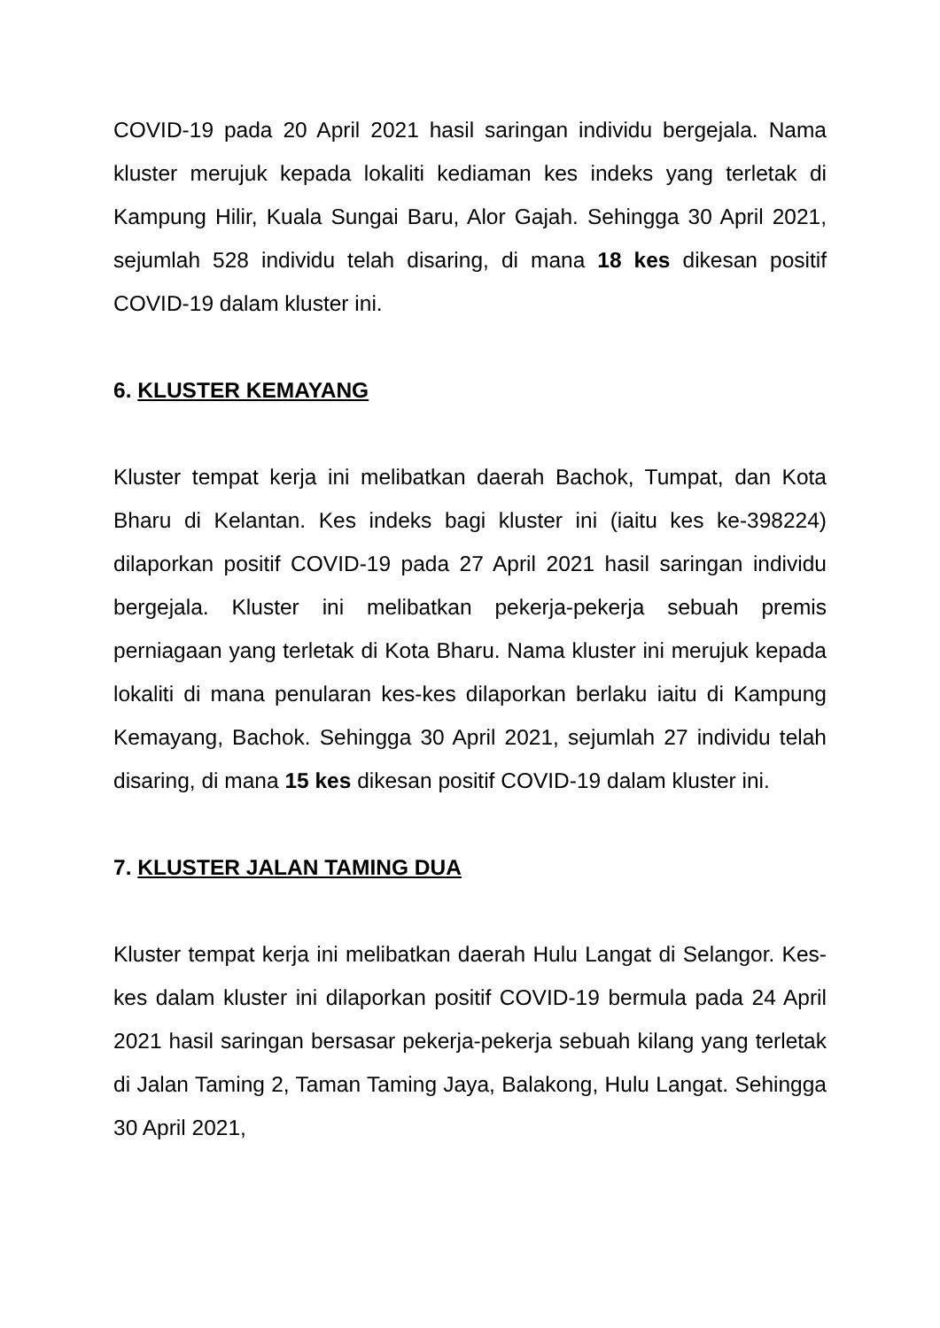COVID-19 pada 20 April 2021 hasil saringan individu bergejala. Nama kluster merujuk kepada lokaliti kediaman kes indeks yang terletak di Kampung Hilir, Kuala Sungai Baru, Alor Gajah. Sehingga 30 April 2021, sejumlah 528 individu telah disaring, di mana 18 kes dikesan positif COVID-19 dalam kluster ini.
6. KLUSTER KEMAYANG
Kluster tempat kerja ini melibatkan daerah Bachok, Tumpat, dan Kota Bharu di Kelantan. Kes indeks bagi kluster ini (iaitu kes ke-398224) dilaporkan positif COVID-19 pada 27 April 2021 hasil saringan individu bergejala. Kluster ini melibatkan pekerja-pekerja sebuah premis perniagaan yang terletak di Kota Bharu. Nama kluster ini merujuk kepada lokaliti di mana penularan kes-kes dilaporkan berlaku iaitu di Kampung Kemayang, Bachok. Sehingga 30 April 2021, sejumlah 27 individu telah disaring, di mana 15 kes dikesan positif COVID-19 dalam kluster ini.
7. KLUSTER JALAN TAMING DUA
Kluster tempat kerja ini melibatkan daerah Hulu Langat di Selangor. Kes-kes dalam kluster ini dilaporkan positif COVID-19 bermula pada 24 April 2021 hasil saringan bersasar pekerja-pekerja sebuah kilang yang terletak di Jalan Taming 2, Taman Taming Jaya, Balakong, Hulu Langat. Sehingga 30 April 2021,